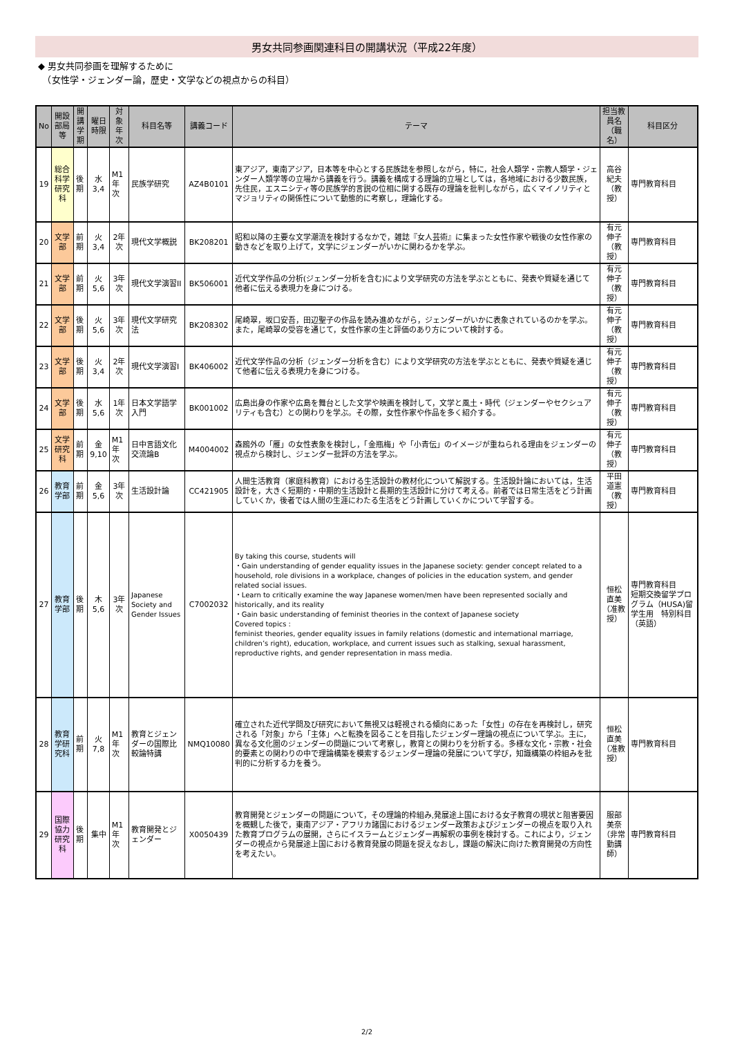男女共同参画関連科目の開講状況（平成22年度）
◆ 男女共同参画を理解するために
　（女性学・ジェンダー論，歴史・文学などの視点からの科目）
| No | 開設部局等 | 開講 学期 | 曜日 時限 | 対象 年次 | 科目名等 | 講義コード | テーマ | 担当教員名 （職名） | 科目区分 |
| --- | --- | --- | --- | --- | --- | --- | --- | --- | --- |
| 19 | 総合科学研究科 | 後期 | 水 3,4 | M1年次 | 民族学研究 | AZ4B0101 | 東アジア，東南アジア，日本等を中心とする民族誌を参照しながら，特に，社会人類学・宗教人類学・ジェンダー人類学等の立場から講義を行う。講義を構成する理論的立場としては，各地域における少数民族，先住民，エスニシティ等の民族学的言説の位相に関する既存の理論を批判しながら，広くマイノリティとマジョリティの関係性について動態的に考察し，理論化する。 | 高谷 紀夫 （教授） | 専門教育科目 |
| 20 | 文学部 | 前期 | 火 3,4 | 2年次 | 現代文学概説 | BK208201 | 昭和以降の主要な文学潮流を検討するなかで，雑誌『女人芸術』に集まった女性作家や戦後の女性作家の動きなどを取り上げて，文学にジェンダーがいかに関わるかを学ぶ。 | 有元 伸子 （教授） | 専門教育科目 |
| 21 | 文学部 | 前期 | 火 5,6 | 3年次 | 現代文学演習II | BK506001 | 近代文学作品の分析(ジェンダー分析を含む)により文学研究の方法を学ぶとともに、発表や質疑を通じて他者に伝える表現力を身につける。 | 有元 伸子 （教授） | 専門教育科目 |
| 22 | 文学部 | 後期 | 火 5,6 | 3年次 | 現代文学研究法 | BK208302 | 尾崎翠，坂口安吾，田辺聖子の作品を読み進めながら，ジェンダーがいかに表象されているのかを学ぶ。また，尾崎翠の受容を通じて，女性作家の生と評価のあり方について検討する。 | 有元 伸子 （教授） | 専門教育科目 |
| 23 | 文学部 | 後期 | 火 3,4 | 2年次 | 現代文学演習I | BK406002 | 近代文学作品の分析（ジェンダー分析を含む）により文学研究の方法を学ぶとともに、発表や質疑を通じて他者に伝える表現力を身につける。 | 有元 伸子 （教授） | 専門教育科目 |
| 24 | 文学部 | 後期 | 水 5,6 | 1年次 | 日本文学語学入門 | BK001002 | 広島出身の作家や広島を舞台とした文学や映画を検討して，文学と風土・時代（ジェンダーやセクシュアリティも含む）との関わりを学ぶ。その際，女性作家や作品を多く紹介する。 | 有元 伸子 （教授） | 専門教育科目 |
| 25 | 文学研究科 | 前期 | 金 9,10 | M1年次 | 日中言語文化交流論B | M4004002 | 森鴎外の「雁」の女性表象を検討し，「金瓶梅」や「小青伝」のイメージが重ねられる理由をジェンダーの視点から検討し、ジェンダー批評の方法を学ぶ。 | 有元 伸子 （教授） | 専門教育科目 |
| 26 | 教育学部 | 前期 | 金 5,6 | 3年次 | 生活設計論 | CC421905 | 人間生活教育（家庭科教育）における生活設計の教材化について解説する。生活設計論においては，生活設計を，大きく短期的・中期的生活設計と長期的生活設計に分けて考える。前者では日常生活をどう計画していくか，後者では人間の生涯にわたる生活をどう計画していくかについて学習する。 | 平田 道憲 （教授） | 専門教育科目 |
| 27 | 教育学部 | 後期 | 木 5,6 | 3年次 | Japanese Society and Gender Issues | C7002032 | By taking this course, students will ・Gain understanding of gender equality issues in the Japanese society: gender concept related to a household, role divisions in a workplace, changes of policies in the education system, and gender related social issues. ・Learn to critically examine the way Japanese women/men have been represented socially and historically, and its reality ・Gain basic understanding of feminist theories in the context of Japanese society Covered topics : feminist theories, gender equality issues in family relations (domestic and international marriage, children’s right), education, workplace, and current issues such as stalking, sexual harassment, reproductive rights, and gender representation in mass media. | 恒松 直美 （准教授） | 専門教育科目 短期交換留学プログラム（HUSA)留学生用 特別科目 （英語） |
| 28 | 教育学研究科 | 前期 | 火 7,8 | M1年次 | 教育とジェンダーの国際比較論特講 | NMQ10080 | 確立された近代学問及び研究において無視又は軽視される傾向にあった「女性」の存在を再検討し，研究される「対象」から「主体」へと転換を図ることを目指したジェンダー理論の視点について学ぶ。主に，異なる文化圏のジェンダーの問題について考察し，教育との関わりを分析する。多様な文化・宗教・社会的要素との関わりの中で理論構築を模索するジェンダー理論の発展について学び，知識構築の枠組みを批判的に分析する力を養う。 | 恒松 直美 （准教授） | 専門教育科目 |
| 29 | 国際協力研究科 | 後期 | 集中 | M1年次 | 教育開発とジェンダー | X0050439 | 教育開発とジェンダーの問題について，その理論的枠組み,発展途上国における女子教育の現状と阻害要因を概観した後で，東南アジア・アフリカ諸国におけるジェンダー政策およびジェンダーの視点を取り入れた教育プログラムの展開，さらにイスラームとジェンダー再解釈の事例を検討する。これにより，ジェンダーの視点から発展途上国における教育発展の問題を捉えなおし，課題の解決に向けた教育開発の方向性を考えたい。 | 服部 美奈 （非常勤講師） | 専門教育科目 |
2/2